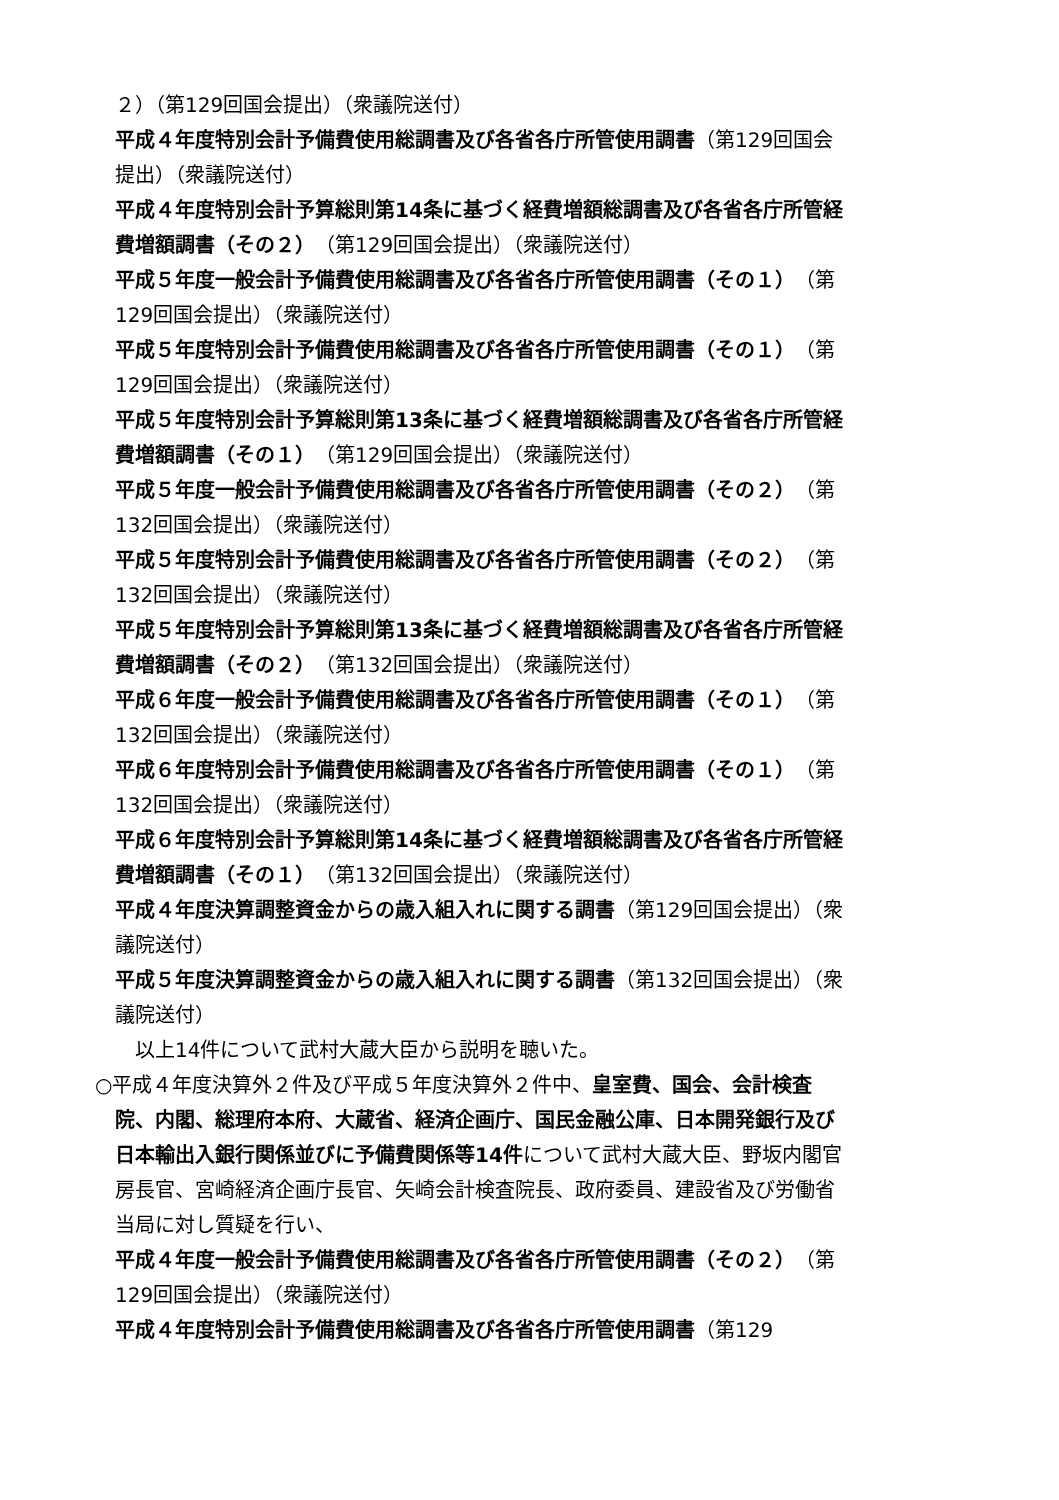２）（第129回国会提出）（衆議院送付）
平成４年度特別会計予備費使用総調書及び各省各庁所管使用調書（第129回国会提出）（衆議院送付）
平成４年度特別会計予算総則第14条に基づく経費増額総調書及び各省各庁所管経費増額調書（その２）（第129回国会提出）（衆議院送付）
平成５年度一般会計予備費使用総調書及び各省各庁所管使用調書（その１）（第129回国会提出）（衆議院送付）
平成５年度特別会計予備費使用総調書及び各省各庁所管使用調書（その１）（第129回国会提出）（衆議院送付）
平成５年度特別会計予算総則第13条に基づく経費増額総調書及び各省各庁所管経費増額調書（その１）（第129回国会提出）（衆議院送付）
平成５年度一般会計予備費使用総調書及び各省各庁所管使用調書（その２）（第132回国会提出）（衆議院送付）
平成５年度特別会計予備費使用総調書及び各省各庁所管使用調書（その２）（第132回国会提出）（衆議院送付）
平成５年度特別会計予算総則第13条に基づく経費増額総調書及び各省各庁所管経費増額調書（その２）（第132回国会提出）（衆議院送付）
平成６年度一般会計予備費使用総調書及び各省各庁所管使用調書（その１）（第132回国会提出）（衆議院送付）
平成６年度特別会計予備費使用総調書及び各省各庁所管使用調書（その１）（第132回国会提出）（衆議院送付）
平成６年度特別会計予算総則第14条に基づく経費増額総調書及び各省各庁所管経費増額調書（その１）（第132回国会提出）（衆議院送付）
平成４年度決算調整資金からの歳入組入れに関する調書（第129回国会提出）（衆議院送付）
平成５年度決算調整資金からの歳入組入れに関する調書（第132回国会提出）（衆議院送付）
以上14件について武村大蔵大臣から説明を聴いた。
○平成４年度決算外２件及び平成５年度決算外２件中、皇室費、国会、会計検査院、内閣、総理府本府、大蔵省、経済企画庁、国民金融公庫、日本開発銀行及び日本輸出入銀行関係並びに予備費関係等14件について武村大蔵大臣、野坂内閣官房長官、宮崎経済企画庁長官、矢崎会計検査院長、政府委員、建設省及び労働省当局に対し質疑を行い、
平成４年度一般会計予備費使用総調書及び各省各庁所管使用調書（その２）（第129回国会提出）（衆議院送付）
平成４年度特別会計予備費使用総調書及び各省各庁所管使用調書（第129